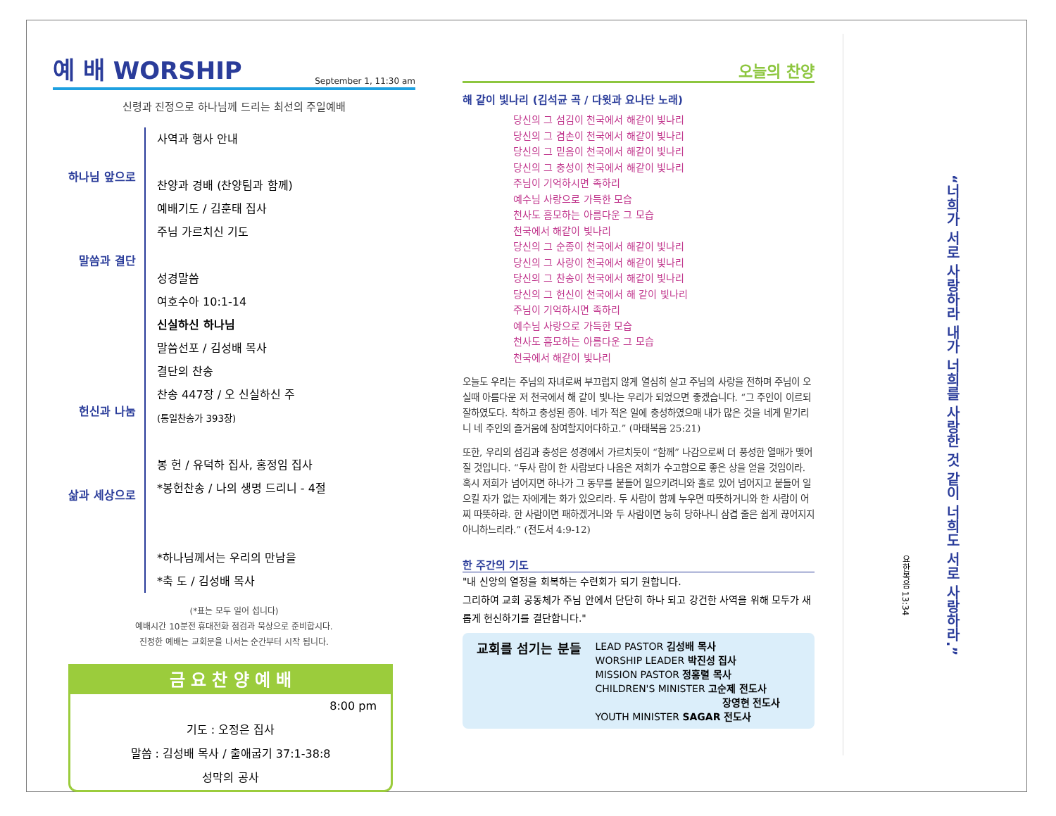예 배 WORSHIP September 1, 11:30 am
신령과 진정으로 하나님께 드리는 최선의 주일예배
하나님 앞으로
말씀과 결단
헌신과 나눔
삶과 세상으로
사역과 행사 안내
찬양과 경배 (찬양팀과 함께)
예배기도 / 김훈태 집사
주님 가르치신 기도
성경말씀
여호수아 10:1-14
신실하신 하나님
말씀선포 / 김성배 목사
결단의 찬송
찬송 447장 / 오 신실하신 주
(통일찬송가 393장)
봉 헌 / 유덕하 집사, 홍정임 집사
*봉헌찬송 / 나의 생명 드리니 - 4절
*하나님께서는 우리의 만남을
*축 도 / 김성배 목사
(*표는 모두 일어 섭니다)
예배시간 10분전 휴대전화 점검과 묵상으로 준비합시다.
진정한 예배는 교회문을 나서는 순간부터 시작 됩니다.
금 요 찬 양 예 배
8:00 pm
기도 : 오정은 집사
말씀 : 김성배 목사 / 출애굽기 37:1-38:8
성막의 공사
오늘의 찬양
해 같이 빛나리 (김석균 곡 / 다윗과 요나단 노래)
당신의 그 섬김이 천국에서 해같이 빛나리
당신의 그 겸손이 천국에서 해같이 빛나리
당신의 그 믿음이 천국에서 해같이 빛나리
당신의 그 충성이 천국에서 해같이 빛나리
주님이 기억하시면 족하리
예수님 사랑으로 가득한 모습
천사도 흠모하는 아름다운 그 모습
천국에서 해같이 빛나리
당신의 그 순종이 천국에서 해같이 빛나리
당신의 그 사랑이 천국에서 해같이 빛나리
당신의 그 찬송이 천국에서 해같이 빛나리
당신의 그 헌신이 천국에서 해 같이 빛나리
주님이 기억하시면 족하리
예수님 사랑으로 가득한 모습
천사도 흠모하는 아름다운 그 모습
천국에서 해같이 빛나리
오늘도 우리는 주님의 자녀로써 부끄럽지 않게 열심히 살고 주님의 사랑을 전하며 주님이 오실때 아름다운 저 천국에서 해 같이 빛나는 우리가 되었으면 좋겠습니다. “그 주인이 이르되 잘하였도다. 착하고 충성된 종아. 네가 적은 일에 충성하였으매 내가 많은 것을 네게 맡기리니 네 주인의 즐거움에 참여할지어다하고.” (마태복음 25:21)
또한, 우리의 섬김과 충성은 성경에서 가르치듯이 “함께” 나감으로써 더 풍성한 열매가 맺어질 것입니다. “두사 람이 한 사람보다 나음은 저희가 수고함으로 좋은 상을 얻을 것임이라. 혹시 저희가 넘어지면 하나가 그 동무를 붙들어 일으키려니와 홀로 있어 넘어지고 붙들어 일으킬 자가 없는 자에게는 화가 있으리라. 두 사람이 함께 누우면 따뜻하거니와 한 사람이 어찌 따뜻하랴. 한 사람이면 패하겠거니와 두 사람이면 능히 당하나니 삼겹 줄은 쉽게 끊어지지 아니하느리라.” (전도서 4:9-12)
한 주간의 기도
"내 신앙의 열정을 회복하는 수련회가 되기 원합니다.
그리하여 교회 공동체가 주님 안에서 단단히 하나 되고 강건한 사역을 위해 모두가 새롭게 헌신하기를 결단합니다."
교회를 섬기는 분들
LEAD PASTOR 김성배 목사
WORSHIP LEADER 박진성 집사
MISSION PASTOR 정홍렬 목사
CHILDREN'S MINISTER 고순제 전도사
장영현 전도사
YOUTH MINISTER SAGAR 전도사
“너희가 서로 사랑하라 내가 너희를 사랑한 것 같이 너희도 서로 사랑하라.”
요한복음 13:34